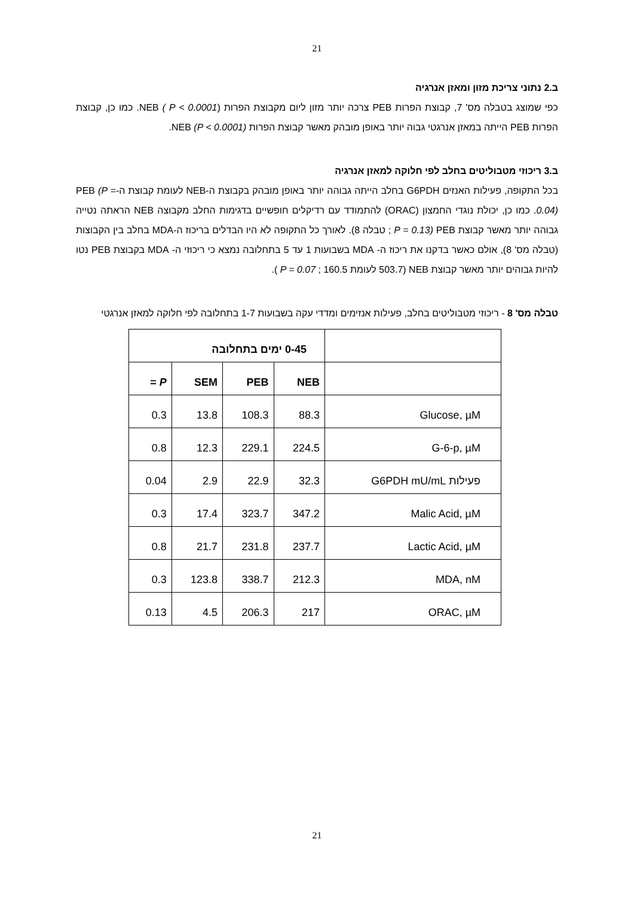21
ב.2 נתוני צריכת מזון ומאזן אנרגיה
כפי שמוצג בטבלה מס' 7, קבוצת הפרות PEB צרכה יותר מזון ליום מקבוצת הפרות NEB ( P < 0.0001). כמו כן, קבוצת הפרות PEB הייתה במאזן אנרגטי גבוה יותר באופן מובהק מאשר קבוצת הפרות NEB (P < 0.0001).
ב.3 ריכוזי מטבוליטים בחלב לפי חלוקה למאזן אנרגיה
בכל התקופה, פעילות האנזים G6PDH בחלב הייתה גבוהה יותר באופן מובהק בקבוצת ה-NEB לעומת קבוצת ה-PEB (P = 0.04). כמו כן, יכולת נוגדי החמצון (ORAC) להתמודד עם רדיקלים חופשיים בדגימות החלב מקבוצה NEB הראתה נטייה גבוהה יותר מאשר קבוצת PEB (P = 0.13 ; טבלה 8). לאורך כל התקופה לא היו הבדלים בריכוז ה-MDA בחלב בין הקבוצות (טבלה מס' 8), אולם כאשר בדקנו את ריכוז ה- MDA בשבועות 1 עד 5 בתחלובה נמצא כי ריכוזי ה- MDA בקבוצת PEB נטו להיות גבוהים יותר מאשר קבוצת NEB (503.7 לעומת 160.5 ; P = 0.07 ).
טבלה מס' 8 - ריכוזי מטבוליטים בחלב, פעילות אנזימים ומדדי עקה בשבועות 1-7 בתחלובה לפי חלוקה למאזן אנרגטי
| | 0-45 ימים בתחלובה | | | |
| --- | --- | --- | --- | --- |
| | NEB | PEB | SEM | P = |
| Glucose, µM | 88.3 | 108.3 | 13.8 | 0.3 |
| G-6-p, µM | 224.5 | 229.1 | 12.3 | 0.8 |
| פעילות G6PDH mU/mL | 32.3 | 22.9 | 2.9 | 0.04 |
| Malic Acid, µM | 347.2 | 323.7 | 17.4 | 0.3 |
| Lactic Acid, µM | 237.7 | 231.8 | 21.7 | 0.8 |
| MDA, nM | 212.3 | 338.7 | 123.8 | 0.3 |
| ORAC, µM | 217 | 206.3 | 4.5 | 0.13 |
21